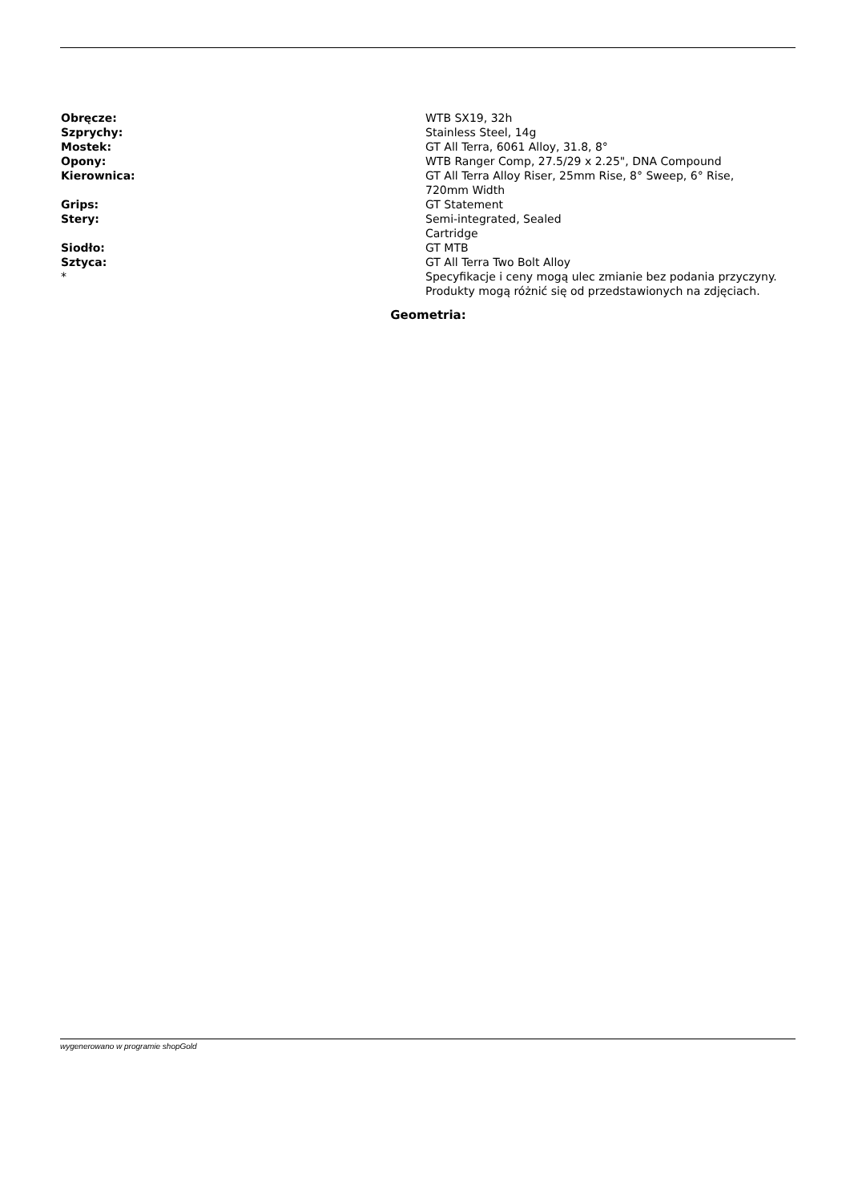| Obręcze: | WTB SX19, 32h |
| Szprychy: | Stainless Steel, 14g |
| Mostek: | GT All Terra, 6061 Alloy, 31.8, 8° |
| Opony: | WTB Ranger Comp, 27.5/29 x 2.25", DNA Compound |
| Kierownica: | GT All Terra Alloy Riser, 25mm Rise, 8° Sweep, 6° Rise, 720mm Width |
| Grips: | GT Statement |
| Stery: | Semi-integrated, Sealed Cartridge |
| Siodło: | GT MTB |
| Sztyca: | GT All Terra Two Bolt Alloy |
| * | Specyfikacje i ceny mogą ulec zmianie bez podania przyczyny. Produkty mogą różnić się od przedstawionych na zdjęciach. |
Geometria:
wygenerowano w programie shopGold